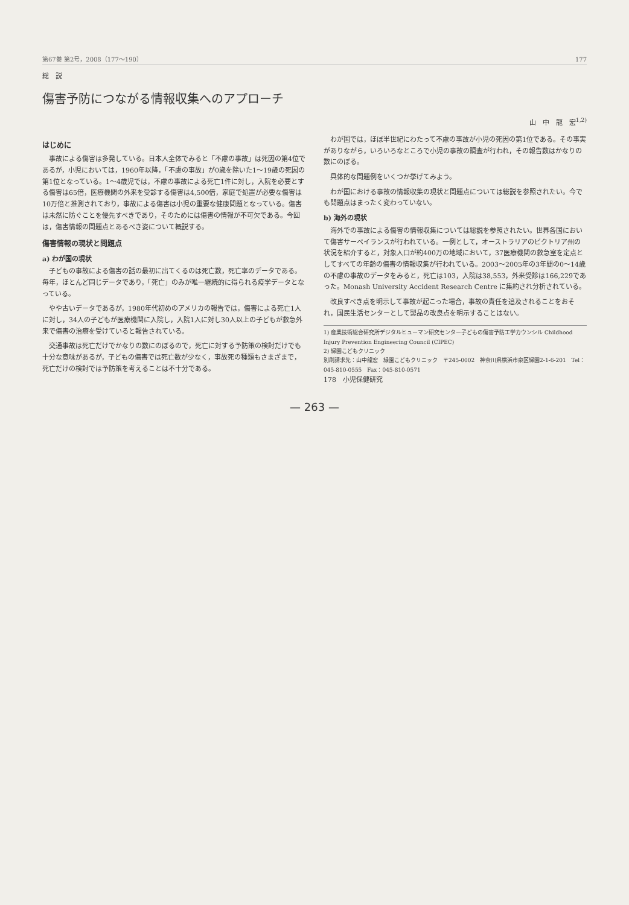第67巻 第2号，2008（177～190） 177
総　説
傷害予防につながる情報収集へのアプローチ
山　中　龍　宏<sup>1,2)</sup>
はじめに
事故による傷害は多発している。日本人全体でみると「不慮の事故」は死因の第4位であるが，小児においては，1960年以降，「不慮の事故」が0歳を除いた1～19歳の死因の第1位となっている。1～4歳児では，不慮の事故による死亡1件に対し，入院を必要とする傷害は65倍，医療機関の外来を受診する傷害は4,500倍，家庭で処置が必要な傷害は10万倍と推測されており，事故による傷害は小児の重要な健康問題となっている。傷害は未然に防ぐことを優先すべきであり，そのためには傷害の情報が不可欠である。今回は，傷害情報の問題点とあるべき姿について概説する。
傷害情報の現状と問題点
a) わが国の現状
子どもの事故による傷害の話の最初に出てくるのは死亡数，死亡率のデータである。毎年，ほとんど同じデータであり，「死亡」のみが唯一継続的に得られる疫学データとなっている。
やや古いデータであるが，1980年代初めのアメリカの報告では，傷害による死亡1人に対し，34人の子どもが医療機関に入院し，入院1人に対し30人以上の子どもが救急外来で傷害の治療を受けていると報告されている。
交通事故は死亡だけでかなりの数にのぼるので，死亡に対する予防策の検討だけでも十分な意味があるが，子どもの傷害では死亡数が少なく，事故死の種類もさまざまで，死亡だけの検討では予防策を考えることは不十分である。
わが国では，ほぼ半世紀にわたって不慮の事故が小児の死因の第1位である。その事実がありながら，いろいろなところで小児の事故の調査が行われ，その報告数はかなりの数にのぼる。
具体的な問題例をいくつか挙げてみよう。
わが国における事故の情報収集の現状と問題点については総説を参照されたい。今でも問題点はまったく変わっていない。
b) 海外の現状
海外での事故による傷害の情報収集については総説を参照されたい。世界各国において傷害サーベイランスが行われている。一例として，オーストラリアのビクトリア州の状況を紹介すると，対象人口が約400万の地域において，37医療機関の救急室を定点としてすべての年齢の傷害の情報収集が行われている。2003～2005年の3年間の0～14歳の不慮の事故のデータをみると，死亡は103，入院は38,553，外来受診は166,229であった。Monash University Accident Research Centre に集約され分析されている。
改良すべき点を明示して事故が起こった場合，事故の責任を追及されることをおそれ，国民生活センターとして製品の改良点を明示することはない。
1) 産業技術総合研究所デジタルヒューマン研究センター子どもの傷害予防工学カウンシル Childhood Injury Prevention Engineering Council (CIPEC)
2) 緑園こどもクリニック
別刷請求先：山中龍宏　緑園こどもクリニック　〒245-0002　神奈川県横浜市泉区緑園2-1-6-201　Tel：045-810-0555　Fax：045-810-0571
178　小児保健研究
— 263 —